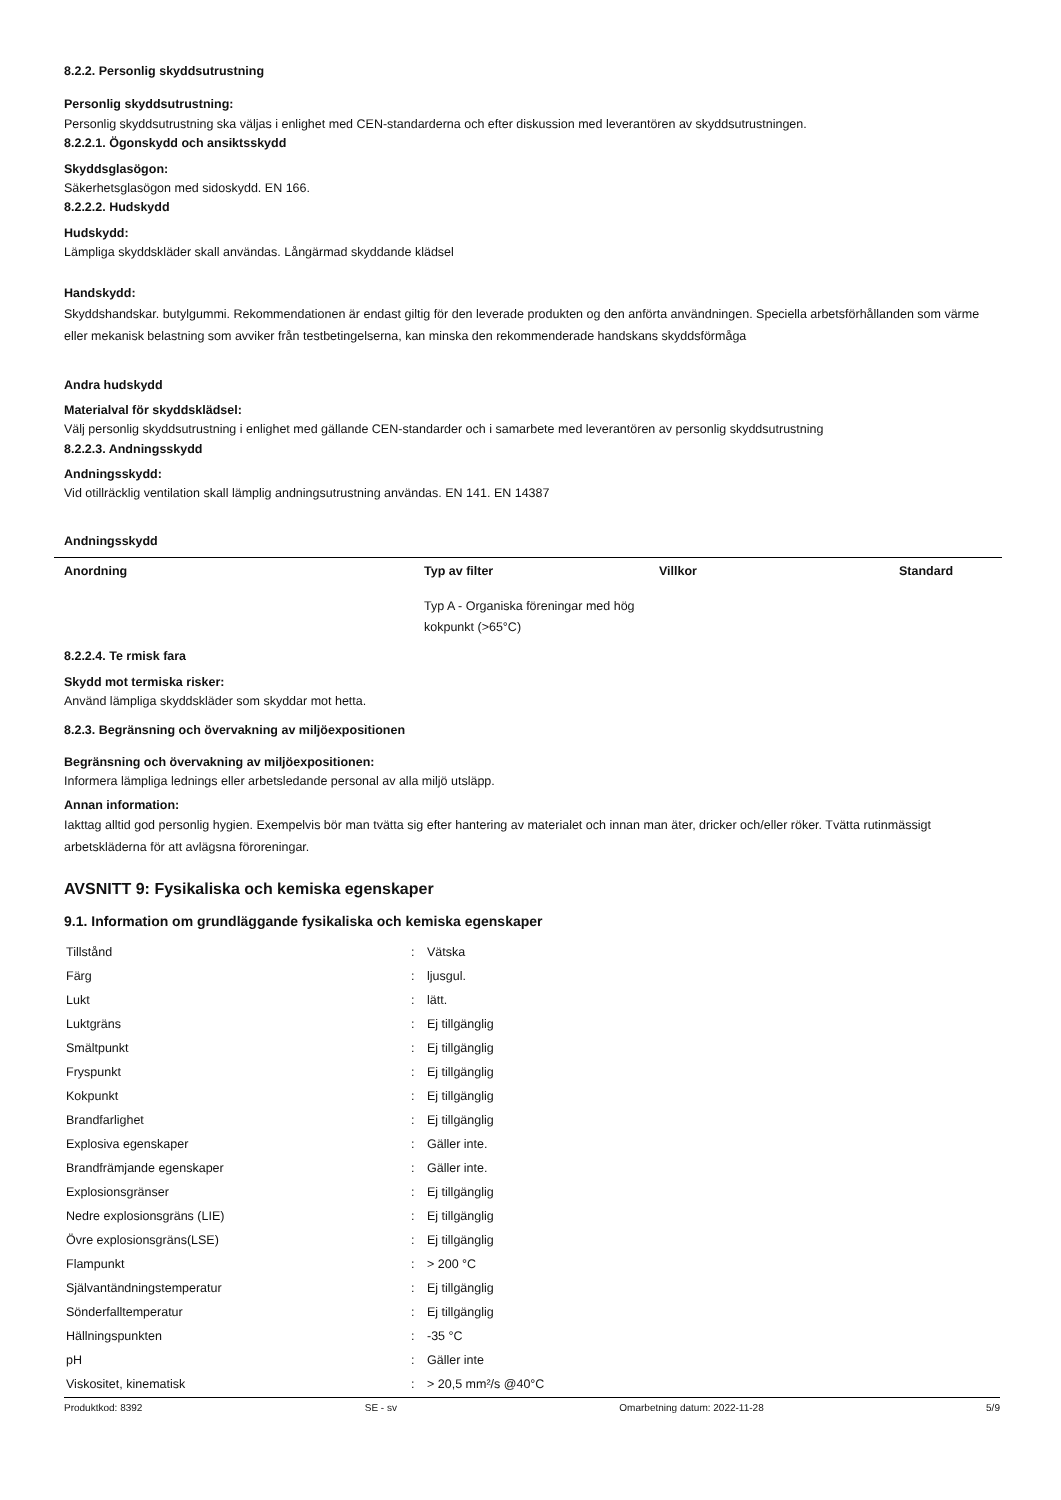8.2.2. Personlig skyddsutrustning
Personlig skyddsutrustning:
Personlig skyddsutrustning ska väljas i enlighet med CEN-standarderna och efter diskussion med leverantören av skyddsutrustningen.
8.2.2.1. Ögonskydd och ansiktsskydd
Skyddsglasögon:
Säkerhetsglasögon med sidoskydd. EN 166.
8.2.2.2. Hudskydd
Hudskydd:
Lämpliga skyddskläder skall användas. Långärmad skyddande klädsel
Handskydd:
Skyddshandskar. butylgummi. Rekommendationen är endast giltig för den leverade produkten og den anförta användningen. Speciella arbetsförhållanden som värme eller mekanisk belastning som avviker från testbetingelserna, kan minska den rekommenderade handskans skyddsförmåga
Andra hudskydd
Materialval för skyddsklädsel:
Välj personlig skyddsutrustning i enlighet med gällande CEN-standarder och i samarbete med leverantören av personlig skyddsutrustning
8.2.2.3. Andningsskydd
Andningsskydd:
Vid otillräcklig ventilation skall lämplig andningsutrustning användas. EN 141. EN 14387
Andningsskydd
| Anordning | Typ av filter | Villkor | Standard |
| --- | --- | --- | --- |
| | Typ A - Organiska föreningar med hög kokpunkt (>65°C) | | |
8.2.2.4. Te rmisk fara
Skydd mot termiska risker:
Använd lämpliga skyddskläder som skyddar mot hetta.
8.2.3. Begränsning och övervakning av miljöexpositionen
Begränsning och övervakning av miljöexpositionen:
Informera lämpliga lednings eller arbetsledande personal av alla miljö utsläpp.
Annan information:
Iakttag alltid god personlig hygien. Exempelvis bör man tvätta sig efter hantering av materialet och innan man äter, dricker och/eller röker. Tvätta rutinmässigt arbetskläderna för att avlägsna föroreningar.
AVSNITT 9: Fysikaliska och kemiska egenskaper
9.1. Information om grundläggande fysikaliska och kemiska egenskaper
| Tillstånd | : | Vätska |
| Färg | : | ljusgul. |
| Lukt | : | lätt. |
| Luktgräns | : | Ej tillgänglig |
| Smältpunkt | : | Ej tillgänglig |
| Fryspunkt | : | Ej tillgänglig |
| Kokpunkt | : | Ej tillgänglig |
| Brandfarlighet | : | Ej tillgänglig |
| Explosiva egenskaper | : | Gäller inte. |
| Brandfrämjande egenskaper | : | Gäller inte. |
| Explosionsgränser | : | Ej tillgänglig |
| Nedre explosionsgräns (LIE) | : | Ej tillgänglig |
| Övre explosionsgräns(LSE) | : | Ej tillgänglig |
| Flampunkt | : | > 200 °C |
| Självantändningstemperatur | : | Ej tillgänglig |
| Sönderfalltemperatur | : | Ej tillgänglig |
| Hällningspunkten | : | -35 °C |
| pH | : | Gäller inte |
| Viskositet, kinematisk | : | > 20,5 mm²/s @40°C |
Produktkod: 8392 SE - sv Omarbetning datum: 2022-11-28 5/9